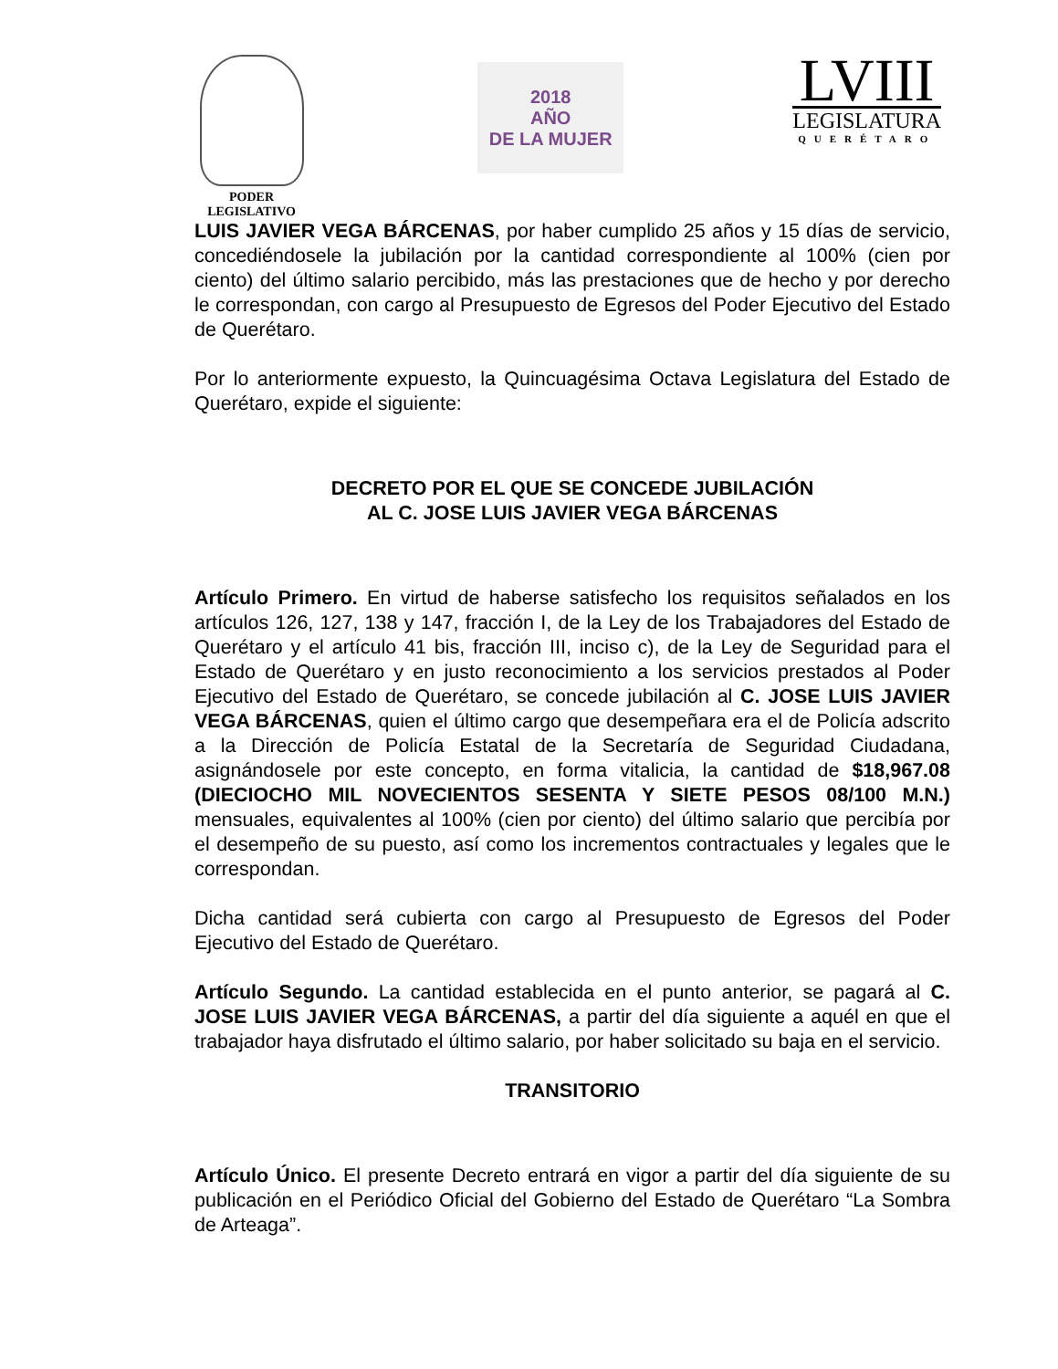PODER
LEGISLATIVO
2018
AÑO
DE LA MUJER
LVIII
LEGISLATURA
QUERÉTARO
LUIS JAVIER VEGA BÁRCENAS, por haber cumplido 25 años y 15 días de servicio, concediéndosele la jubilación por la cantidad correspondiente al 100% (cien por ciento) del último salario percibido, más las prestaciones que de hecho y por derecho le correspondan, con cargo al Presupuesto de Egresos del Poder Ejecutivo del Estado de Querétaro.
Por lo anteriormente expuesto, la Quincuagésima Octava Legislatura del Estado de Querétaro, expide el siguiente:
DECRETO POR EL QUE SE CONCEDE JUBILACIÓN
AL C. JOSE LUIS JAVIER VEGA BÁRCENAS
Artículo Primero. En virtud de haberse satisfecho los requisitos señalados en los artículos 126, 127, 138 y 147, fracción I, de la Ley de los Trabajadores del Estado de Querétaro y el artículo 41 bis, fracción III, inciso c), de la Ley de Seguridad para el Estado de Querétaro y en justo reconocimiento a los servicios prestados al Poder Ejecutivo del Estado de Querétaro, se concede jubilación al C. JOSE LUIS JAVIER VEGA BÁRCENAS, quien el último cargo que desempeñara era el de Policía adscrito a la Dirección de Policía Estatal de la Secretaría de Seguridad Ciudadana, asignándosele por este concepto, en forma vitalicia, la cantidad de $18,967.08 (DIECIOCHO MIL NOVECIENTOS SESENTA Y SIETE PESOS 08/100 M.N.) mensuales, equivalentes al 100% (cien por ciento) del último salario que percibía por el desempeño de su puesto, así como los incrementos contractuales y legales que le correspondan.
Dicha cantidad será cubierta con cargo al Presupuesto de Egresos del Poder Ejecutivo del Estado de Querétaro.
Artículo Segundo. La cantidad establecida en el punto anterior, se pagará al C. JOSE LUIS JAVIER VEGA BÁRCENAS, a partir del día siguiente a aquél en que el trabajador haya disfrutado el último salario, por haber solicitado su baja en el servicio.
TRANSITORIO
Artículo Único. El presente Decreto entrará en vigor a partir del día siguiente de su publicación en el Periódico Oficial del Gobierno del Estado de Querétaro “La Sombra de Arteaga”.